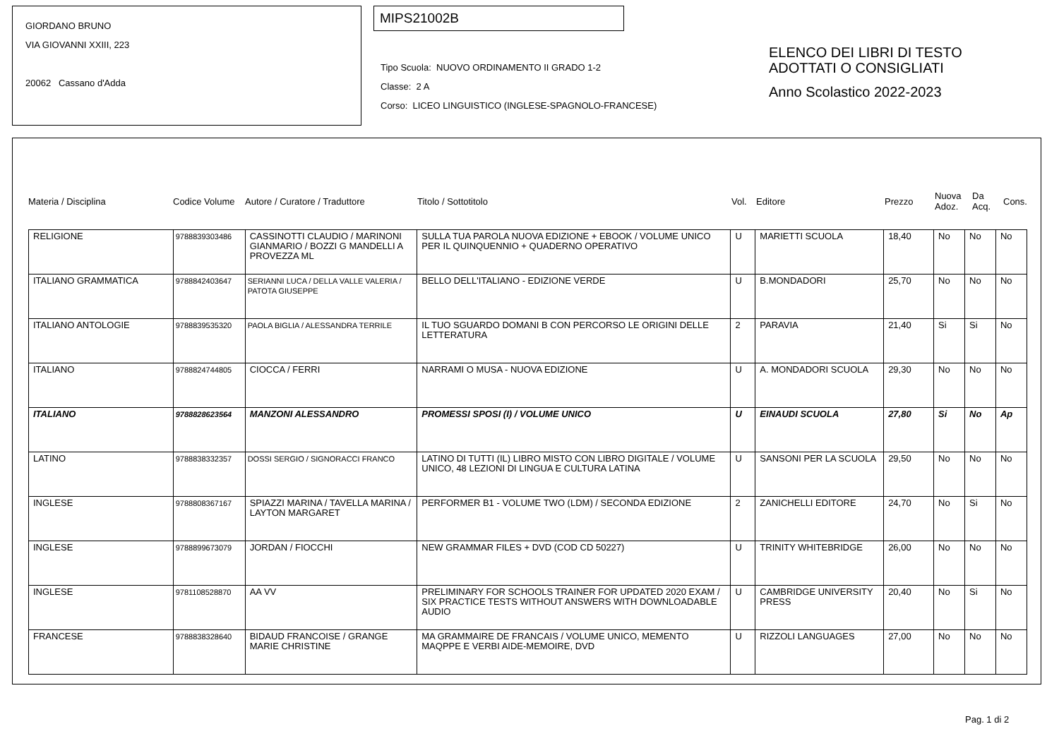GIORDANO BRUNO
VIA GIOVANNI XXIII, 223
20062 Cassano d'Adda
MIPS21002B
Tipo Scuola: NUOVO ORDINAMENTO II GRADO 1-2
Classe: 2 A
Corso: LICEO LINGUISTICO (INGLESE-SPAGNOLO-FRANCESE)
ELENCO DEI LIBRI DI TESTO
ADOTTATI O CONSIGLIATI
Anno Scolastico 2022-2023
Materia / Disciplina Codice Volume Autore / Curatore / Traduttore Titolo / Sottotitolo Vol. Editore Prezzo Nuova
Adoz. Da
Acq. Cons.
| RELIGIONE | 9788839303486 | CASSINOTTI CLAUDIO / MARINONI GIANMARIO / BOZZI G MANDELLI A PROVEZZA ML | SULLA TUA PAROLA NUOVA EDIZIONE + EBOOK / VOLUME UNICO PER IL QUINQUENNIO + QUADERNO OPERATIVO | U | MARIETTI SCUOLA | 18,40 | No | No | No |
| ITALIANO GRAMMATICA | 9788842403647 | SERIANNI LUCA / DELLA VALLE VALERIA / PATOTA GIUSEPPE | BELLO DELL'ITALIANO - EDIZIONE VERDE | U | B.MONDADORI | 25,70 | No | No | No |
| ITALIANO ANTOLOGIE | 9788839535320 | PAOLA BIGLIA / ALESSANDRA TERRILE | IL TUO SGUARDO DOMANI B CON PERCORSO LE ORIGINI DELLE LETTERATURA | 2 | PARAVIA | 21,40 | Si | Si | No |
| ITALIANO | 9788824744805 | CIOCCA / FERRI | NARRAMI O MUSA - NUOVA EDIZIONE | U | A. MONDADORI SCUOLA | 29,30 | No | No | No |
| ITALIANO | 9788828623564 | MANZONI ALESSANDRO | PROMESSI SPOSI (I) / VOLUME UNICO | U | EINAUDI SCUOLA | 27,80 | Si | No | Ap |
| LATINO | 9788838332357 | DOSSI SERGIO / SIGNORACCI FRANCO | LATINO DI TUTTI (IL) LIBRO MISTO CON LIBRO DIGITALE / VOLUME UNICO, 48 LEZIONI DI LINGUA E CULTURA LATINA | U | SANSONI PER LA SCUOLA | 29,50 | No | No | No |
| INGLESE | 9788808367167 | SPIAZZI MARINA / TAVELLA MARINA / LAYTON MARGARET | PERFORMER B1 - VOLUME TWO (LDM) / SECONDA EDIZIONE | 2 | ZANICHELLI EDITORE | 24,70 | No | Si | No |
| INGLESE | 9788899673079 | JORDAN / FIOCCHI | NEW GRAMMAR FILES + DVD (COD CD 50227) | U | TRINITY WHITEBRIDGE | 26,00 | No | No | No |
| INGLESE | 9781108528870 | AA VV | PRELIMINARY FOR SCHOOLS TRAINER FOR UPDATED 2020 EXAM / SIX PRACTICE TESTS WITHOUT ANSWERS WITH DOWNLOADABLE AUDIO | U | CAMBRIDGE UNIVERSITY PRESS | 20,40 | No | Si | No |
| FRANCESE | 9788838328640 | BIDAUD FRANCOISE / GRANGE MARIE CHRISTINE | MA GRAMMAIRE DE FRANCAIS / VOLUME UNICO, MEMENTO MAQPPE E VERBI AIDE-MEMOIRE, DVD | U | RIZZOLI LANGUAGES | 27,00 | No | No | No |
Pag. 1 di 2